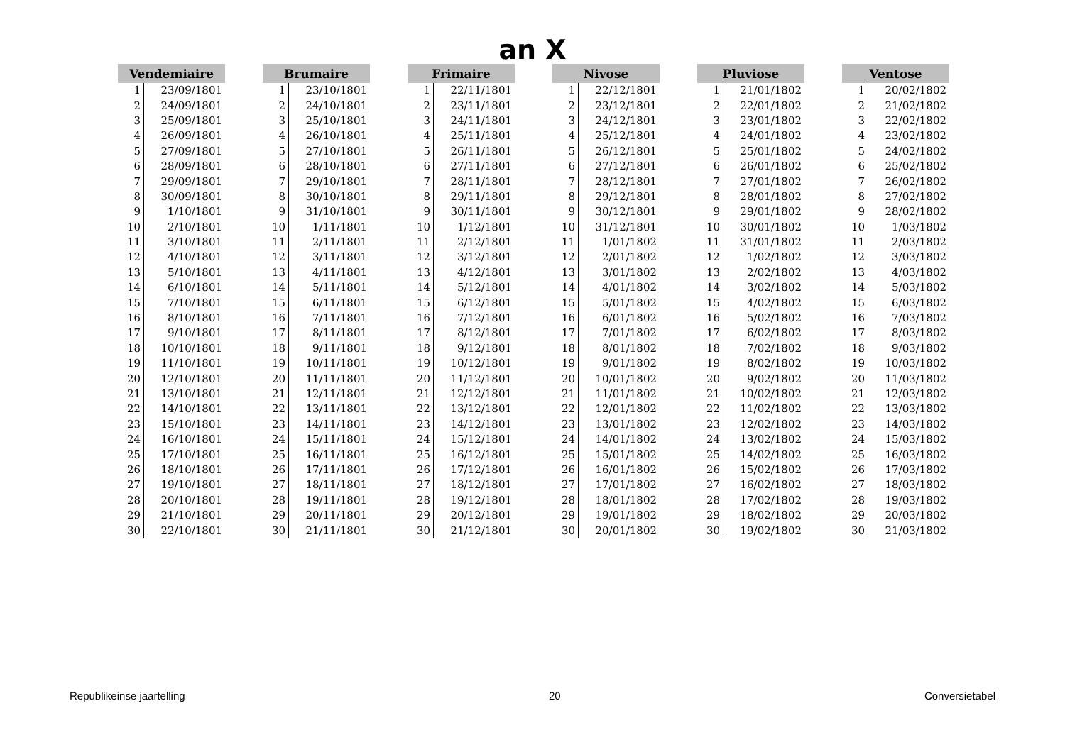an X
| Vendemiaire | |
| --- | --- |
| 1 | 23/09/1801 |
| 2 | 24/09/1801 |
| 3 | 25/09/1801 |
| 4 | 26/09/1801 |
| 5 | 27/09/1801 |
| 6 | 28/09/1801 |
| 7 | 29/09/1801 |
| 8 | 30/09/1801 |
| 9 | 1/10/1801 |
| 10 | 2/10/1801 |
| 11 | 3/10/1801 |
| 12 | 4/10/1801 |
| 13 | 5/10/1801 |
| 14 | 6/10/1801 |
| 15 | 7/10/1801 |
| 16 | 8/10/1801 |
| 17 | 9/10/1801 |
| 18 | 10/10/1801 |
| 19 | 11/10/1801 |
| 20 | 12/10/1801 |
| 21 | 13/10/1801 |
| 22 | 14/10/1801 |
| 23 | 15/10/1801 |
| 24 | 16/10/1801 |
| 25 | 17/10/1801 |
| 26 | 18/10/1801 |
| 27 | 19/10/1801 |
| 28 | 20/10/1801 |
| 29 | 21/10/1801 |
| 30 | 22/10/1801 |
| Brumaire | |
| --- | --- |
| 1 | 23/10/1801 |
| 2 | 24/10/1801 |
| 3 | 25/10/1801 |
| 4 | 26/10/1801 |
| 5 | 27/10/1801 |
| 6 | 28/10/1801 |
| 7 | 29/10/1801 |
| 8 | 30/10/1801 |
| 9 | 31/10/1801 |
| 10 | 1/11/1801 |
| 11 | 2/11/1801 |
| 12 | 3/11/1801 |
| 13 | 4/11/1801 |
| 14 | 5/11/1801 |
| 15 | 6/11/1801 |
| 16 | 7/11/1801 |
| 17 | 8/11/1801 |
| 18 | 9/11/1801 |
| 19 | 10/11/1801 |
| 20 | 11/11/1801 |
| 21 | 12/11/1801 |
| 22 | 13/11/1801 |
| 23 | 14/11/1801 |
| 24 | 15/11/1801 |
| 25 | 16/11/1801 |
| 26 | 17/11/1801 |
| 27 | 18/11/1801 |
| 28 | 19/11/1801 |
| 29 | 20/11/1801 |
| 30 | 21/11/1801 |
| Frimaire | |
| --- | --- |
| 1 | 22/11/1801 |
| 2 | 23/11/1801 |
| 3 | 24/11/1801 |
| 4 | 25/11/1801 |
| 5 | 26/11/1801 |
| 6 | 27/11/1801 |
| 7 | 28/11/1801 |
| 8 | 29/11/1801 |
| 9 | 30/11/1801 |
| 10 | 1/12/1801 |
| 11 | 2/12/1801 |
| 12 | 3/12/1801 |
| 13 | 4/12/1801 |
| 14 | 5/12/1801 |
| 15 | 6/12/1801 |
| 16 | 7/12/1801 |
| 17 | 8/12/1801 |
| 18 | 9/12/1801 |
| 19 | 10/12/1801 |
| 20 | 11/12/1801 |
| 21 | 12/12/1801 |
| 22 | 13/12/1801 |
| 23 | 14/12/1801 |
| 24 | 15/12/1801 |
| 25 | 16/12/1801 |
| 26 | 17/12/1801 |
| 27 | 18/12/1801 |
| 28 | 19/12/1801 |
| 29 | 20/12/1801 |
| 30 | 21/12/1801 |
| Nivose | |
| --- | --- |
| 1 | 22/12/1801 |
| 2 | 23/12/1801 |
| 3 | 24/12/1801 |
| 4 | 25/12/1801 |
| 5 | 26/12/1801 |
| 6 | 27/12/1801 |
| 7 | 28/12/1801 |
| 8 | 29/12/1801 |
| 9 | 30/12/1801 |
| 10 | 31/12/1801 |
| 11 | 1/01/1802 |
| 12 | 2/01/1802 |
| 13 | 3/01/1802 |
| 14 | 4/01/1802 |
| 15 | 5/01/1802 |
| 16 | 6/01/1802 |
| 17 | 7/01/1802 |
| 18 | 8/01/1802 |
| 19 | 9/01/1802 |
| 20 | 10/01/1802 |
| 21 | 11/01/1802 |
| 22 | 12/01/1802 |
| 23 | 13/01/1802 |
| 24 | 14/01/1802 |
| 25 | 15/01/1802 |
| 26 | 16/01/1802 |
| 27 | 17/01/1802 |
| 28 | 18/01/1802 |
| 29 | 19/01/1802 |
| 30 | 20/01/1802 |
| Pluviose | |
| --- | --- |
| 1 | 21/01/1802 |
| 2 | 22/01/1802 |
| 3 | 23/01/1802 |
| 4 | 24/01/1802 |
| 5 | 25/01/1802 |
| 6 | 26/01/1802 |
| 7 | 27/01/1802 |
| 8 | 28/01/1802 |
| 9 | 29/01/1802 |
| 10 | 30/01/1802 |
| 11 | 31/01/1802 |
| 12 | 1/02/1802 |
| 13 | 2/02/1802 |
| 14 | 3/02/1802 |
| 15 | 4/02/1802 |
| 16 | 5/02/1802 |
| 17 | 6/02/1802 |
| 18 | 7/02/1802 |
| 19 | 8/02/1802 |
| 20 | 9/02/1802 |
| 21 | 10/02/1802 |
| 22 | 11/02/1802 |
| 23 | 12/02/1802 |
| 24 | 13/02/1802 |
| 25 | 14/02/1802 |
| 26 | 15/02/1802 |
| 27 | 16/02/1802 |
| 28 | 17/02/1802 |
| 29 | 18/02/1802 |
| 30 | 19/02/1802 |
| Ventose | |
| --- | --- |
| 1 | 20/02/1802 |
| 2 | 21/02/1802 |
| 3 | 22/02/1802 |
| 4 | 23/02/1802 |
| 5 | 24/02/1802 |
| 6 | 25/02/1802 |
| 7 | 26/02/1802 |
| 8 | 27/02/1802 |
| 9 | 28/02/1802 |
| 10 | 1/03/1802 |
| 11 | 2/03/1802 |
| 12 | 3/03/1802 |
| 13 | 4/03/1802 |
| 14 | 5/03/1802 |
| 15 | 6/03/1802 |
| 16 | 7/03/1802 |
| 17 | 8/03/1802 |
| 18 | 9/03/1802 |
| 19 | 10/03/1802 |
| 20 | 11/03/1802 |
| 21 | 12/03/1802 |
| 22 | 13/03/1802 |
| 23 | 14/03/1802 |
| 24 | 15/03/1802 |
| 25 | 16/03/1802 |
| 26 | 17/03/1802 |
| 27 | 18/03/1802 |
| 28 | 19/03/1802 |
| 29 | 20/03/1802 |
| 30 | 21/03/1802 |
Republikeinse jaartelling 20 Conversietabel